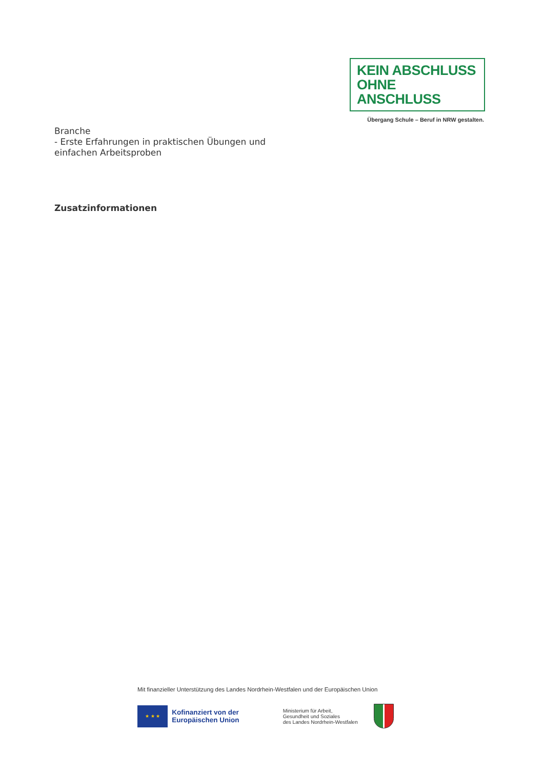KEIN ABSCHLUSS
OHNE ANSCHLUSS
Übergang Schule – Beruf in NRW gestalten.
Branche
- Erste Erfahrungen in praktischen Übungen und
einfachen Arbeitsproben
Zusatzinformationen
Mit finanzieller Unterstützung des Landes Nordrhein-Westfalen und der Europäischen Union
★ ★ ★
Kofinanziert von der Europäischen Union
Ministerium für Arbeit,
Gesundheit und Soziales
des Landes Nordrhein-Westfalen